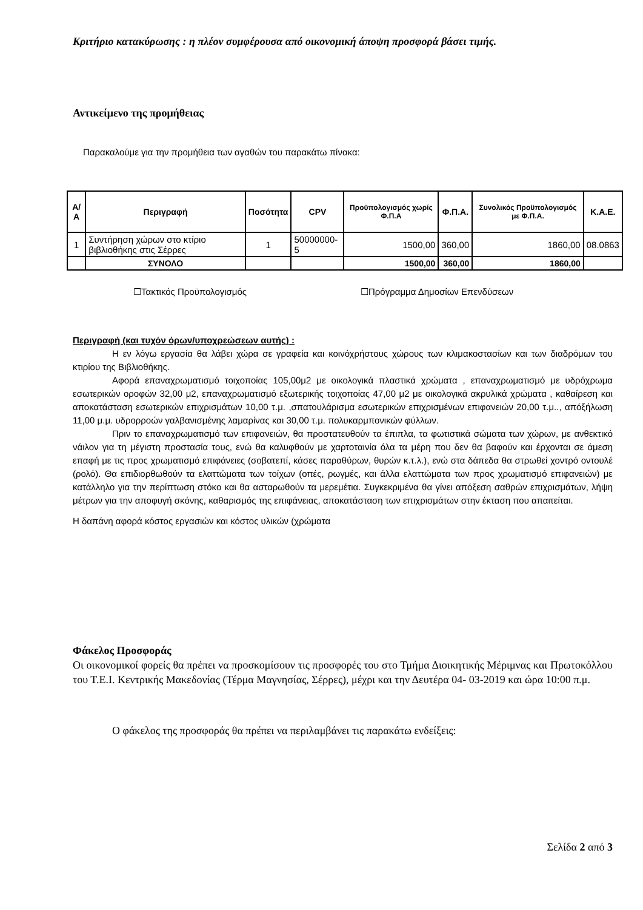Κριτήριο κατακύρωσης : η πλέον συμφέρουσα από οικονομική άποψη προσφορά βάσει τιμής.
Αντικείμενο της προμήθειας
Παρακαλούμε για την προμήθεια των αγαθών του παρακάτω πίνακα:
| Α/Α | Περιγραφή | Ποσότητα | CPV | Προϋπολογισμός χωρίς Φ.Π.Α | Φ.Π.Α. | Συνολικός Προϋπολογισμός με Φ.Π.Α. | Κ.Α.Ε. |
| --- | --- | --- | --- | --- | --- | --- | --- |
| 1 | Συντήρηση χώρων στο κτίριο βιβλιοθήκης στις Σέρρες | 1 | 50000000-5 | 1500,00 | 360,00 | 1860,00 | 08.0863 |
| | ΣΥΝΟΛΟ | | | 1500,00 | 360,00 | 1860,00 | |
☐Τακτικός Προϋπολογισμός ☐Πρόγραμμα Δημοσίων Επενδύσεων
Περιγραφή (και τυχόν όρων/υποχρεώσεων αυτής) :
Η εν λόγω εργασία θα λάβει χώρα σε γραφεία και κοινόχρήστους χώρους των κλιμακοστασίων και των διαδρόμων του κτιρίου της Βιβλιοθήκης.
Αφορά επαναχρωματισμό τοιχοποίας 105,00μ2 με οικολογικά πλαστικά χρώματα , επαναχρωματισμό με υδρόχρωμα εσωτερικών οροφών 32,00 μ2, επαναχρωματισμό εξωτερικής τοιχοποίας 47,00 μ2 με οικολογικά ακρυλικά χρώματα , καθαίρεση και αποκατάσταση εσωτερικών επιχρισμάτων 10,00 τ.μ. ,σπατουλάρισμα εσωτερικών επιχρισμένων επιφανειών 20,00 τ.μ.., απόξήλωση 11,00 μ.μ. υδρορροών γαλβανισμένης λαμαρίνας και 30,00 τ.μ. πολυκαρμπονικών φύλλων.
Πριν το επαναχρωματισμό των επιφανειών, θα προστατευθούν τα έπιπλα, τα φωτιστικά σώματα των χώρων, με ανθεκτικό νάιλον για τη μέγιστη προστασία τους, ενώ θα καλυφθούν με χαρτοταινία όλα τα μέρη που δεν θα βαφούν και έρχονται σε άμεση επαφή με τις προς χρωματισμό επιφάνειες (σοβατεπί, κάσες παραθύρων, θυρών κ.τ.λ.), ενώ στα δάπεδα θα στρωθεί χοντρό οντουλέ (ρολό). Θα επιδιορθωθούν τα ελαττώματα των τοίχων (οπές, ρωγμές, και άλλα ελαττώματα των προς χρωματισμό επιφανειών) με κατάλληλο για την περίπτωση στόκο και θα ασταρωθούν τα μερεμέτια. Συγκεκριμένα θα γίνει απόξεση σαθρών επιχρισμάτων, λήψη μέτρων για την αποφυγή σκόνης, καθαρισμός της επιφάνειας, αποκατάσταση των επιχρισμάτων στην έκταση που απαιτείται.
Η δαπάνη αφορά κόστος εργασιών και κόστος υλικών (χρώματα
Φάκελος Προσφοράς
Οι οικονομικοί φορείς θα πρέπει να προσκομίσουν τις προσφορές του στο Τμήμα Διοικητικής Μέριμνας και Πρωτοκόλλου του Τ.Ε.Ι. Κεντρικής Μακεδονίας (Τέρμα Μαγνησίας, Σέρρες), μέχρι και την Δευτέρα 04- 03-2019 και ώρα 10:00 π.μ.
Ο φάκελος της προσφοράς θα πρέπει να περιλαμβάνει τις παρακάτω ενδείξεις:
Σελίδα 2 από 3